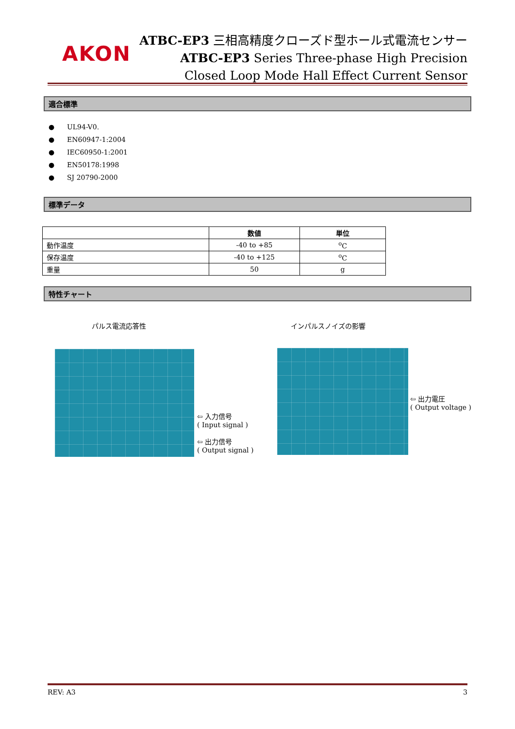AKON
ATBC-EP3 三相高精度クローズド型ホール式電流センサー
ATBC-EP3 Series Three-phase High Precision
Closed Loop Mode Hall Effect Current Sensor
適合標準
● UL94-V0.
● EN60947-1:2004
● IEC60950-1:2001
● EN50178:1998
● SJ 20790-2000
標準データ
| | 数値 | 単位 |
| --- | --- | --- |
| 動作温度 | -40 to +85 | <sup>o</sup> C |
| 保存温度 | -40 to +125 | <sup>o</sup> C |
| 重量 | 50 | g |
特性チャート
パルス電流応答性
⇦ 入力信号
( Input signal )
⇦ 出力信号
( Output signal )
インパルスノイズの影響
⇦ 出力電圧
( Output voltage )
REV: A3 3